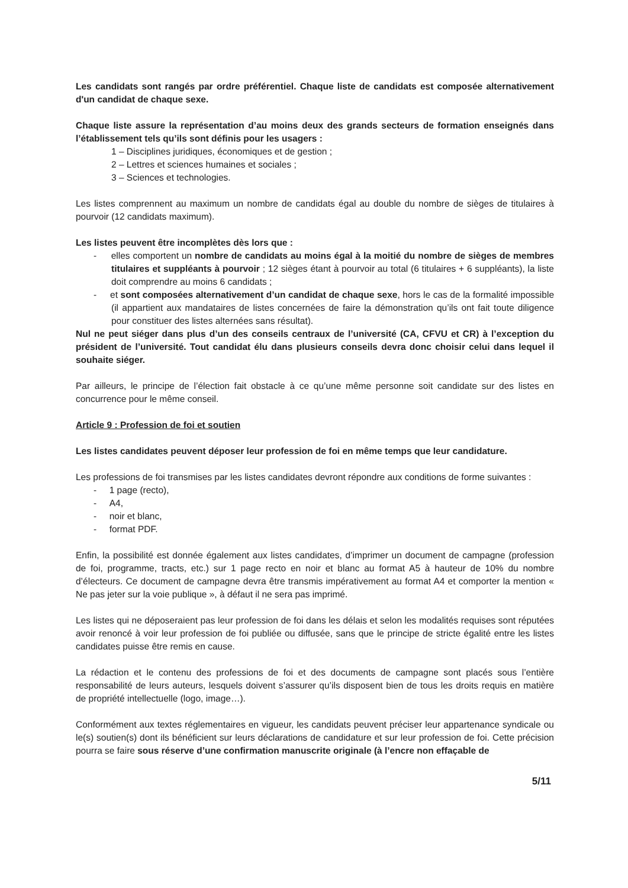Les candidats sont rangés par ordre préférentiel. Chaque liste de candidats est composée alternativement d'un candidat de chaque sexe.
Chaque liste assure la représentation d’au moins deux des grands secteurs de formation enseignés dans l’établissement tels qu’ils sont définis pour les usagers :
1 – Disciplines juridiques, économiques et de gestion ;
2 – Lettres et sciences humaines et sociales ;
3 – Sciences et technologies.
Les listes comprennent au maximum un nombre de candidats égal au double du nombre de sièges de titulaires à pourvoir (12 candidats maximum).
Les listes peuvent être incomplètes dès lors que :
- elles comportent un nombre de candidats au moins égal à la moitié du nombre de sièges de membres titulaires et suppléants à pourvoir ; 12 sièges étant à pourvoir au total (6 titulaires + 6 suppléants), la liste doit comprendre au moins 6 candidats ;
- et sont composées alternativement d’un candidat de chaque sexe, hors le cas de la formalité impossible (il appartient aux mandataires de listes concernées de faire la démonstration qu’ils ont fait toute diligence pour constituer des listes alternées sans résultat).
Nul ne peut siéger dans plus d’un des conseils centraux de l’université (CA, CFVU et CR) à l’exception du président de l’université. Tout candidat élu dans plusieurs conseils devra donc choisir celui dans lequel il souhaite siéger.
Par ailleurs, le principe de l’élection fait obstacle à ce qu’une même personne soit candidate sur des listes en concurrence pour le même conseil.
Article 9 : Profession de foi et soutien
Les listes candidates peuvent déposer leur profession de foi en même temps que leur candidature.
Les professions de foi transmises par les listes candidates devront répondre aux conditions de forme suivantes :
- 1 page (recto),
- A4,
- noir et blanc,
- format PDF.
Enfin, la possibilité est donnée également aux listes candidates, d’imprimer un document de campagne (profession de foi, programme, tracts, etc.) sur 1 page recto en noir et blanc au format A5 à hauteur de 10% du nombre d’électeurs. Ce document de campagne devra être transmis impérativement au format A4 et comporter la mention « Ne pas jeter sur la voie publique », à défaut il ne sera pas imprimé.
Les listes qui ne déposeraient pas leur profession de foi dans les délais et selon les modalités requises sont réputées avoir renoncé à voir leur profession de foi publiée ou diffusée, sans que le principe de stricte égalité entre les listes candidates puisse être remis en cause.
La rédaction et le contenu des professions de foi et des documents de campagne sont placés sous l’entière responsabilité de leurs auteurs, lesquels doivent s’assurer qu’ils disposent bien de tous les droits requis en matière de propriété intellectuelle (logo, image…).
Conformément aux textes réglementaires en vigueur, les candidats peuvent préciser leur appartenance syndicale ou le(s) soutien(s) dont ils bénéficient sur leurs déclarations de candidature et sur leur profession de foi. Cette précision pourra se faire sous réserve d’une confirmation manuscrite originale (à l’encre non effaçable de
5/11